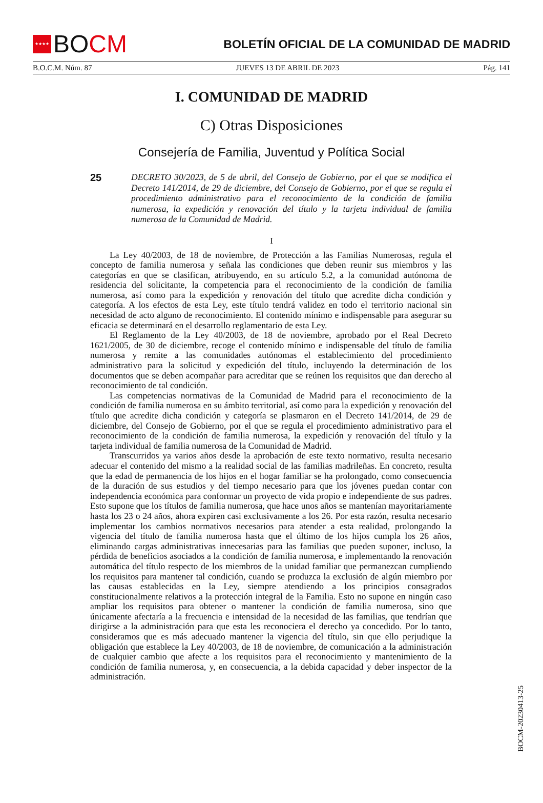★★★★
BO CM
BOLETÍN OFICIAL DE LA COMUNIDAD DE MADRID
B.O.C.M. Núm. 87 JUEVES 13 DE ABRIL DE 2023 Pág. 141
I. COMUNIDAD DE MADRID
C) Otras Disposiciones
Consejería de Familia, Juventud y Política Social
25
DECRETO 30/2023, de 5 de abril, del Consejo de Gobierno, por el que se modifica el Decreto 141/2014, de 29 de diciembre, del Consejo de Gobierno, por el que se regula el procedimiento administrativo para el reconocimiento de la condición de familia numerosa, la expedición y renovación del título y la tarjeta individual de familia numerosa de la Comunidad de Madrid.
I
La Ley 40/2003, de 18 de noviembre, de Protección a las Familias Numerosas, regula el concepto de familia numerosa y señala las condiciones que deben reunir sus miembros y las categorías en que se clasifican, atribuyendo, en su artículo 5.2, a la comunidad autónoma de residencia del solicitante, la competencia para el reconocimiento de la condición de familia numerosa, así como para la expedición y renovación del título que acredite dicha condición y categoría. A los efectos de esta Ley, este título tendrá validez en todo el territorio nacional sin necesidad de acto alguno de reconocimiento. El contenido mínimo e indispensable para asegurar su eficacia se determinará en el desarrollo reglamentario de esta Ley.
El Reglamento de la Ley 40/2003, de 18 de noviembre, aprobado por el Real Decreto 1621/2005, de 30 de diciembre, recoge el contenido mínimo e indispensable del título de familia numerosa y remite a las comunidades autónomas el establecimiento del procedimiento administrativo para la solicitud y expedición del título, incluyendo la determinación de los documentos que se deben acompañar para acreditar que se reúnen los requisitos que dan derecho al reconocimiento de tal condición.
Las competencias normativas de la Comunidad de Madrid para el reconocimiento de la condición de familia numerosa en su ámbito territorial, así como para la expedición y renovación del título que acredite dicha condición y categoría se plasmaron en el Decreto 141/2014, de 29 de diciembre, del Consejo de Gobierno, por el que se regula el procedimiento administrativo para el reconocimiento de la condición de familia numerosa, la expedición y renovación del título y la tarjeta individual de familia numerosa de la Comunidad de Madrid.
Transcurridos ya varios años desde la aprobación de este texto normativo, resulta necesario adecuar el contenido del mismo a la realidad social de las familias madrileñas. En concreto, resulta que la edad de permanencia de los hijos en el hogar familiar se ha prolongado, como consecuencia de la duración de sus estudios y del tiempo necesario para que los jóvenes puedan contar con independencia económica para conformar un proyecto de vida propio e independiente de sus padres. Esto supone que los títulos de familia numerosa, que hace unos años se mantenían mayoritariamente hasta los 23 o 24 años, ahora expiren casi exclusivamente a los 26. Por esta razón, resulta necesario implementar los cambios normativos necesarios para atender a esta realidad, prolongando la vigencia del título de familia numerosa hasta que el último de los hijos cumpla los 26 años, eliminando cargas administrativas innecesarias para las familias que pueden suponer, incluso, la pérdida de beneficios asociados a la condición de familia numerosa, e implementando la renovación automática del título respecto de los miembros de la unidad familiar que permanezcan cumpliendo los requisitos para mantener tal condición, cuando se produzca la exclusión de algún miembro por las causas establecidas en la Ley, siempre atendiendo a los principios consagrados constitucionalmente relativos a la protección integral de la Familia. Esto no supone en ningún caso ampliar los requisitos para obtener o mantener la condición de familia numerosa, sino que únicamente afectaría a la frecuencia e intensidad de la necesidad de las familias, que tendrían que dirigirse a la administración para que esta les reconociera el derecho ya concedido. Por lo tanto, consideramos que es más adecuado mantener la vigencia del título, sin que ello perjudique la obligación que establece la Ley 40/2003, de 18 de noviembre, de comunicación a la administración de cualquier cambio que afecte a los requisitos para el reconocimiento y mantenimiento de la condición de familia numerosa, y, en consecuencia, a la debida capacidad y deber inspector de la administración.
BOCM-20230413-25